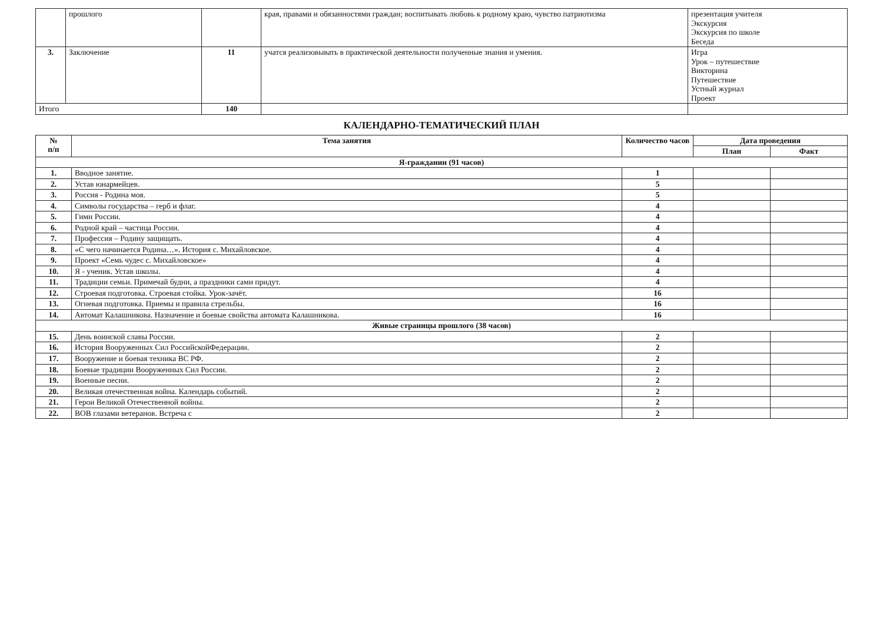| | прошлого | | края, правами и обязанностями граждан; воспитывать любовь к родному краю, чувство патриотизма | презентация учителя Экскурсия Экскурсия по школе Беседа |
| 3. | Заключение | 11 | учатся реализовывать в практической деятельности полученные знания и умения. | Игра Урок – путешествие Викторина Путешествие Устный журнал Проект |
| Итого | | 140 | | |
КАЛЕНДАРНО-ТЕМАТИЧЕСКИЙ ПЛАН
| № п/п | Тема занятия | Количество часов | Дата проведения | |
| --- | --- | --- | --- | --- |
| | | | План | Факт |
| Я-гражданин (91 часов) | | | | |
| 1. | Вводное занятие. | 1 | | |
| 2. | Устав юнармейцев. | 5 | | |
| 3. | Россия - Родина моя. | 5 | | |
| 4. | Символы государства – герб и флаг. | 4 | | |
| 5. | Гимн России. | 4 | | |
| 6. | Родной край – частица России. | 4 | | |
| 7. | Профессия – Родину защищать. | 4 | | |
| 8. | «С чего начинается Родина…». История с. Михайловское. | 4 | | |
| 9. | Проект «Семь чудес с. Михайловское» | 4 | | |
| 10. | Я - ученик. Устав школы. | 4 | | |
| 11. | Традиции семьи. Примечай будни, а праздники сами придут. | 4 | | |
| 12. | Строевая подготовка. Строевая стойка. Урок-зачёт. | 16 | | |
| 13. | Огневая подготовка. Приемы и правила стрельбы. | 16 | | |
| 14. | Автомат Калашникова. Назначение и боевые свойства автомата Калашникова. | 16 | | |
| Живые страницы прошлого (38 часов) | | | | |
| 15. | День воинской славы России. | 2 | | |
| 16. | История Вооруженных Сил РоссийскойФедерации. | 2 | | |
| 17. | Вооружение и боевая техника ВС РФ. | 2 | | |
| 18. | Боевые традиции Вооруженных Сил России. | 2 | | |
| 19. | Военные песни. | 2 | | |
| 20. | Великая отечественная война. Календарь событий. | 2 | | |
| 21. | Герои Великой Отечественной войны. | 2 | | |
| 22. | ВОВ глазами ветеранов. Встреча с | 2 | | |